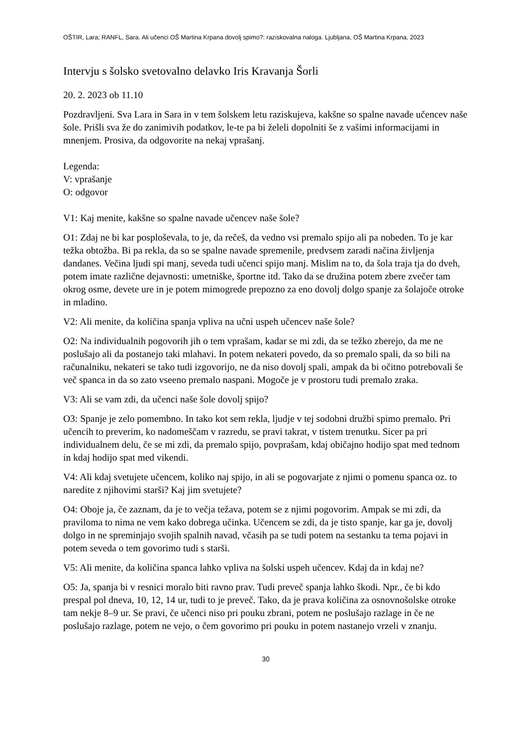OŠTIR, Lara; RANFL, Sara. Ali učenci OŠ Martina Krpana dovolj spimo?: raziskovalna naloga. Ljubljana, OŠ Martina Krpana, 2023
Intervju s šolsko svetovalno delavko Iris Kravanja Šorli
20. 2. 2023 ob 11.10
Pozdravljeni. Sva Lara in Sara in v tem šolskem letu raziskujeva, kakšne so spalne navade učencev naše šole. Prišli sva že do zanimivih podatkov, le-te pa bi želeli dopolniti še z vašimi informacijami in mnenjem. Prosiva, da odgovorite na nekaj vprašanj.
Legenda:
V: vprašanje
O: odgovor
V1: Kaj menite, kakšne so spalne navade učencev naše šole?
O1: Zdaj ne bi kar posploševala, to je, da rečeš, da vedno vsi premalo spijo ali pa nobeden. To je kar težka obtožba. Bi pa rekla, da so se spalne navade spremenile, predvsem zaradi načina življenja dandanes. Večina ljudi spi manj, seveda tudi učenci spijo manj. Mislim na to, da šola traja tja do dveh, potem imate različne dejavnosti: umetniške, športne itd. Tako da se družina potem zbere zvečer tam okrog osme, devete ure in je potem mimogrede prepozno za eno dovolj dolgo spanje za šolajoče otroke in mladino.
V2: Ali menite, da količina spanja vpliva na učni uspeh učencev naše šole?
O2: Na individualnih pogovorih jih o tem vprašam, kadar se mi zdi, da se težko zberejo, da me ne poslušajo ali da postanejo taki mlahavi. In potem nekateri povedo, da so premalo spali, da so bili na računalniku, nekateri se tako tudi izgovorijo, ne da niso dovolj spali, ampak da bi očitno potrebovali še več spanca in da so zato vseeno premalo naspani. Mogoče je v prostoru tudi premalo zraka.
V3: Ali se vam zdi, da učenci naše šole dovolj spijo?
O3: Spanje je zelo pomembno. In tako kot sem rekla, ljudje v tej sodobni družbi spimo premalo. Pri učencih to preverim, ko nadomeščam v razredu, se pravi takrat, v tistem trenutku. Sicer pa pri individualnem delu, če se mi zdi, da premalo spijo, povprašam, kdaj običajno hodijo spat med tednom in kdaj hodijo spat med vikendi.
V4: Ali kdaj svetujete učencem, koliko naj spijo, in ali se pogovarjate z njimi o pomenu spanca oz. to naredite z njihovimi starši? Kaj jim svetujete?
O4: Oboje ja, če zaznam, da je to večja težava, potem se z njimi pogovorim. Ampak se mi zdi, da praviloma to nima ne vem kako dobrega učinka. Učencem se zdi, da je tisto spanje, kar ga je, dovolj dolgo in ne spreminjajo svojih spalnih navad, včasih pa se tudi potem na sestanku ta tema pojavi in potem seveda o tem govorimo tudi s starši.
V5: Ali menite, da količina spanca lahko vpliva na šolski uspeh učencev. Kdaj da in kdaj ne?
O5: Ja, spanja bi v resnici moralo biti ravno prav. Tudi preveč spanja lahko škodi. Npr., če bi kdo prespal pol dneva, 10, 12, 14 ur, tudi to je preveč. Tako, da je prava količina za osnovnošolske otroke tam nekje 8–9 ur. Se pravi, če učenci niso pri pouku zbrani, potem ne poslušajo razlage in če ne poslušajo razlage, potem ne vejo, o čem govorimo pri pouku in potem nastanejo vrzeli v znanju.
30